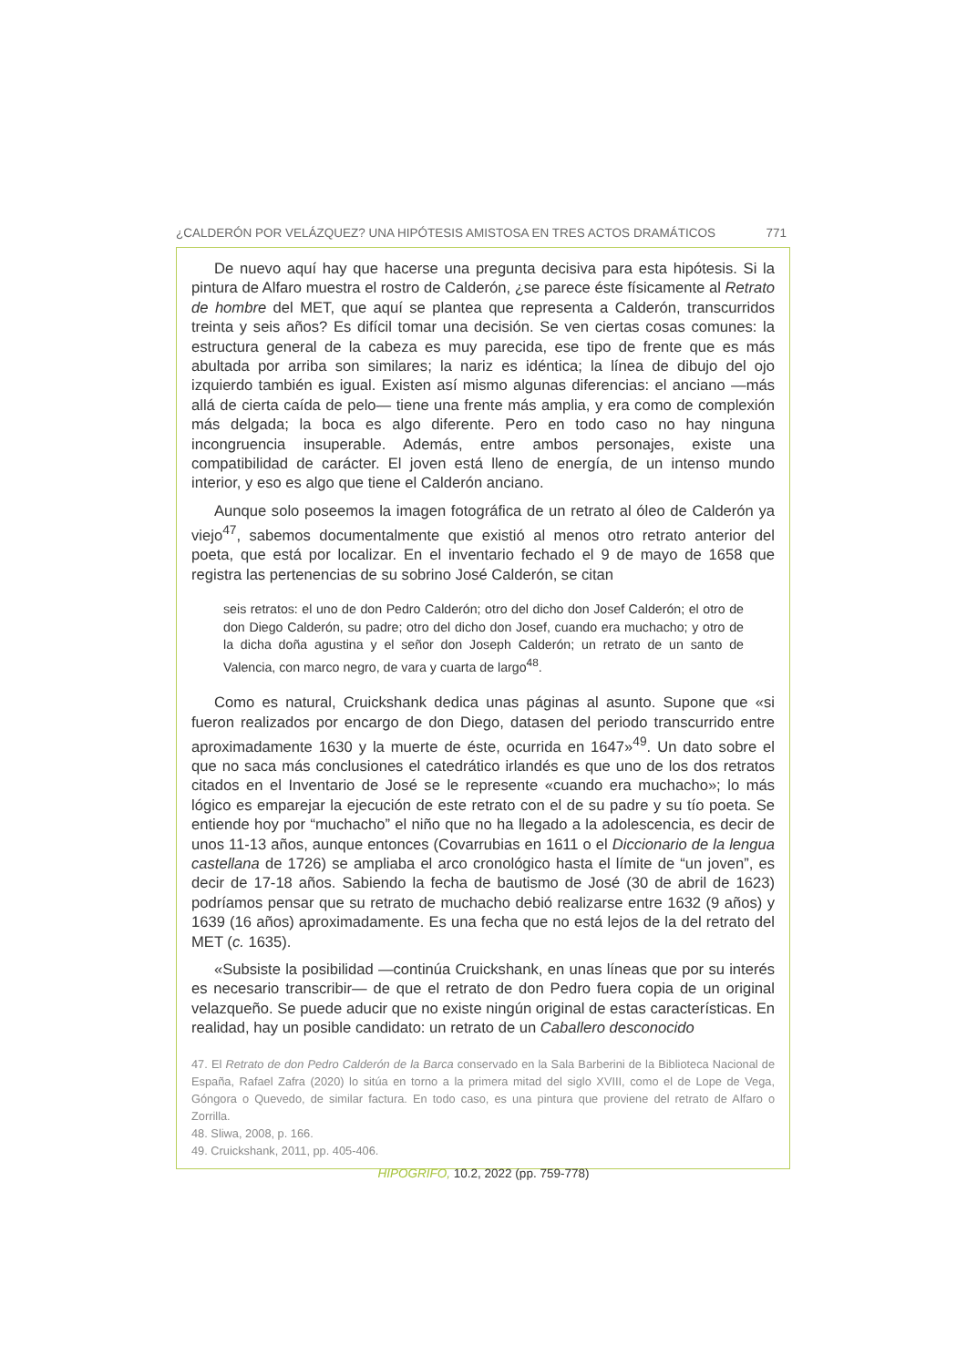¿CALDERÓN POR VELÁZQUEZ? UNA HIPÓTESIS AMISTOSA EN TRES ACTOS DRAMÁTICOS 771
De nuevo aquí hay que hacerse una pregunta decisiva para esta hipótesis. Si la pintura de Alfaro muestra el rostro de Calderón, ¿se parece éste físicamente al Retrato de hombre del MET, que aquí se plantea que representa a Calderón, transcurridos treinta y seis años? Es difícil tomar una decisión. Se ven ciertas cosas comunes: la estructura general de la cabeza es muy parecida, ese tipo de frente que es más abultada por arriba son similares; la nariz es idéntica; la línea de dibujo del ojo izquierdo también es igual. Existen así mismo algunas diferencias: el anciano —más allá de cierta caída de pelo— tiene una frente más amplia, y era como de complexión más delgada; la boca es algo diferente. Pero en todo caso no hay ninguna incongruencia insuperable. Además, entre ambos personajes, existe una compatibilidad de carácter. El joven está lleno de energía, de un intenso mundo interior, y eso es algo que tiene el Calderón anciano.
Aunque solo poseemos la imagen fotográfica de un retrato al óleo de Calderón ya viejo<sup>47</sup>, sabemos documentalmente que existió al menos otro retrato anterior del poeta, que está por localizar. En el inventario fechado el 9 de mayo de 1658 que registra las pertenencias de su sobrino José Calderón, se citan
seis retratos: el uno de don Pedro Calderón; otro del dicho don Josef Calderón; el otro de don Diego Calderón, su padre; otro del dicho don Josef, cuando era muchacho; y otro de la dicha doña agustina y el señor don Joseph Calderón; un retrato de un santo de Valencia, con marco negro, de vara y cuarta de largo<sup>48</sup>.
Como es natural, Cruickshank dedica unas páginas al asunto. Supone que «si fueron realizados por encargo de don Diego, datasen del periodo transcurrido entre aproximadamente 1630 y la muerte de éste, ocurrida en 1647»<sup>49</sup>. Un dato sobre el que no saca más conclusiones el catedrático irlandés es que uno de los dos retratos citados en el Inventario de José se le represente «cuando era muchacho»; lo más lógico es emparejar la ejecución de este retrato con el de su padre y su tío poeta. Se entiende hoy por “muchacho” el niño que no ha llegado a la adolescencia, es decir de unos 11-13 años, aunque entonces (Covarrubias en 1611 o el Diccionario de la lengua castellana de 1726) se ampliaba el arco cronológico hasta el límite de “un joven”, es decir de 17-18 años. Sabiendo la fecha de bautismo de José (30 de abril de 1623) podríamos pensar que su retrato de muchacho debió realizarse entre 1632 (9 años) y 1639 (16 años) aproximadamente. Es una fecha que no está lejos de la del retrato del MET (c. 1635).
«Subsiste la posibilidad —continúa Cruickshank, en unas líneas que por su interés es necesario transcribir— de que el retrato de don Pedro fuera copia de un original velazqueño. Se puede aducir que no existe ningún original de estas características. En realidad, hay un posible candidato: un retrato de un Caballero desconocido
47. El Retrato de don Pedro Calderón de la Barca conservado en la Sala Barberini de la Biblioteca Nacional de España, Rafael Zafra (2020) lo sitúa en torno a la primera mitad del siglo XVIII, como el de Lope de Vega, Góngora o Quevedo, de similar factura. En todo caso, es una pintura que proviene del retrato de Alfaro o Zorrilla.
48. Sliwa, 2008, p. 166.
49. Cruickshank, 2011, pp. 405-406.
HIPOGRIFO, 10.2, 2022 (pp. 759-778)